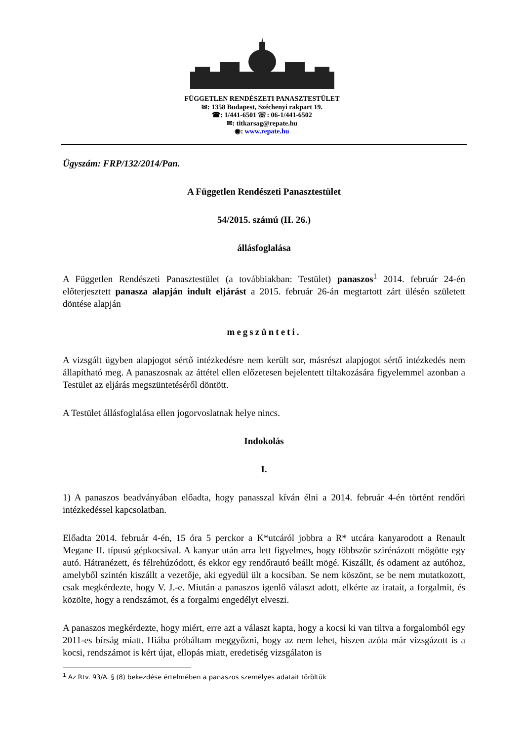FÜGGETLEN RENDÉSZETI PANASZTESTÜLET
✉: 1358 Budapest, Széchenyi rakpart 19.
☎: 1/441-6501 ☏: 06-1/441-6502
✉: titkarsag@repate.hu
◉: www.repate.hu
Ügyszám: FRP/132/2014/Pan.
A Független Rendészeti Panasztestület
54/2015. számú (II. 26.)
állásfoglalása
A Független Rendészeti Panasztestület (a továbbiakban: Testület) panaszos<sup>1</sup> 2014. február 24-én előterjesztett panasza alapján indult eljárást a 2015. február 26-án megtartott zárt ülésén született döntése alapján
megszünteti.
A vizsgált ügyben alapjogot sértő intézkedésre nem került sor, másrészt alapjogot sértő intézkedés nem állapítható meg. A panaszosnak az áttétel ellen előzetesen bejelentett tiltakozására figyelemmel azonban a Testület az eljárás megszüntetéséről döntött.
A Testület állásfoglalása ellen jogorvoslatnak helye nincs.
Indokolás
I.
1) A panaszos beadványában előadta, hogy panasszal kíván élni a 2014. február 4-én történt rendőri intézkedéssel kapcsolatban.
Előadta 2014. február 4-én, 15 óra 5 perckor a K*utcáról jobbra a R* utcára kanyarodott a Renault Megane II. típusú gépkocsival. A kanyar után arra lett figyelmes, hogy többször szirénázott mögötte egy autó. Hátranézett, és félrehúzódott, és ekkor egy rendőrautó beállt mögé. Kiszállt, és odament az autóhoz, amelyből szintén kiszállt a vezetője, aki egyedül ült a kocsiban. Se nem köszönt, se be nem mutatkozott, csak megkérdezte, hogy V. J.-e. Miután a panaszos igenlő választ adott, elkérte az iratait, a forgalmit, és közölte, hogy a rendszámot, és a forgalmi engedélyt elveszi.
A panaszos megkérdezte, hogy miért, erre azt a választ kapta, hogy a kocsi ki van tiltva a forgalomból egy 2011-es bírság miatt. Hiába próbáltam meggyőzni, hogy az nem lehet, hiszen azóta már vizsgázott is a kocsi, rendszámot is kért újat, ellopás miatt, eredetiség vizsgálaton is
<sup>1</sup> Az Rtv. 93/A. § (8) bekezdése értelmében a panaszos személyes adatait töröltük